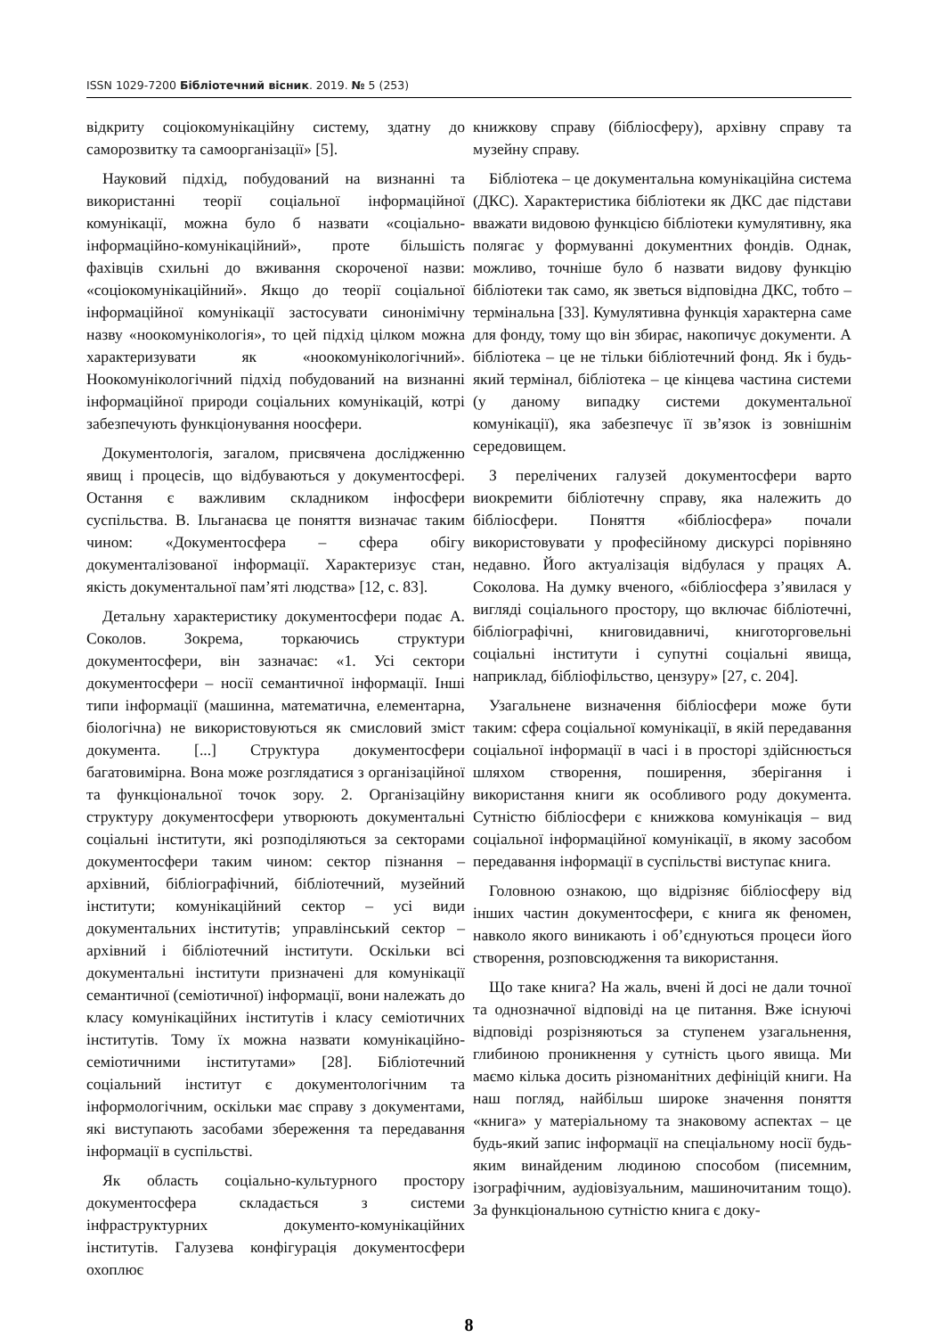ISSN 1029-7200 Бібліотечний вісник. 2019. № 5 (253)
відкриту соціокомунікаційну систему, здатну до саморозвитку та самоорганізації» [5].
Науковий підхід, побудований на визнанні та використанні теорії соціальної інформаційної комунікації, можна було б назвати «соціально-інформаційно-комунікаційний», проте більшість фахівців схильні до вживання скороченої назви: «соціокомунікаційний». Якщо до теорії соціальної інформаційної комунікації застосувати синонімічну назву «ноокомунікологія», то цей підхід цілком можна характеризувати як «ноокомунікологічний». Ноокомунікологічний підхід побудований на визнанні інформаційної природи соціальних комунікацій, котрі забезпечують функціонування ноосфери.
Документологія, загалом, присвячена дослідженню явищ і процесів, що відбуваються у документосфері. Остання є важливим складником інфосфери суспільства. В. Ільганаєва це поняття визначає таким чином: «Документосфера – сфера обігу документалізованої інформації. Характеризує стан, якість документальної пам’яті людства» [12, с. 83].
Детальну характеристику документосфери подає А. Соколов. Зокрема, торкаючись структури документосфери, він зазначає: «1. Усі сектори документосфери – носії семантичної інформації. Інші типи інформації (машинна, математична, елементарна, біологічна) не використовуються як смисловий зміст документа. [...] Структура документосфери багатовимірна. Вона може розглядатися з організаційної та функціональної точок зору. 2. Організаційну структуру документосфери утворюють документальні соціальні інститути, які розподіляються за секторами документосфери таким чином: сектор пізнання – архівний, бібліографічний, бібліотечний, музейний інститути; комунікаційний сектор – усі види документальних інститутів; управлінський сектор – архівний і бібліотечний інститути. Оскільки всі документальні інститути призначені для комунікації семантичної (семіотичної) інформації, вони належать до класу комунікаційних інститутів і класу семіотичних інститутів. Тому їх можна назвати комунікаційно-семіотичними інститутами» [28]. Бібліотечний соціальний інститут є документологічним та інформологічним, оскільки має справу з документами, які виступають засобами збереження та передавання інформації в суспільстві.
Як область соціально-культурного простору документосфера складається з системи інфраструктурних документо-комунікаційних інститутів. Галузева конфігурація документосфери охоплює
книжкову справу (бібліосферу), архівну справу та музейну справу.
Бібліотека – це документальна комунікаційна система (ДКС). Характеристика бібліотеки як ДКС дає підстави вважати видовою функцією бібліотеки кумулятивну, яка полягає у формуванні документних фондів. Однак, можливо, точніше було б назвати видову функцію бібліотеки так само, як зветься відповідна ДКС, тобто – термінальна [33]. Кумулятивна функція характерна саме для фонду, тому що він збирає, накопичує документи. А бібліотека – це не тільки бібліотечний фонд. Як і будь-який термінал, бібліотека – це кінцева частина системи (у даному випадку системи документальної комунікації), яка забезпечує її зв’язок із зовнішнім середовищем.
З перелічених галузей документосфери варто виокремити бібліотечну справу, яка належить до бібліосфери. Поняття «бібліосфера» почали використовувати у професійному дискурсі порівняно недавно. Його актуалізація відбулася у працях А. Соколова. На думку вченого, «бібліосфера з’явилася у вигляді соціального простору, що включає бібліотечні, бібліографічні, книговидавничі, книготорговельні соціальні інститути і супутні соціальні явища, наприклад, бібліофільство, цензуру» [27, с. 204].
Узагальнене визначення бібліосфери може бути таким: сфера соціальної комунікації, в якій передавання соціальної інформації в часі і в просторі здійснюється шляхом створення, поширення, зберігання і використання книги як особливого роду документа. Сутністю бібліосфери є книжкова комунікація – вид соціальної інформаційної комунікації, в якому засобом передавання інформації в суспільстві виступає книга.
Головною ознакою, що відрізняє бібліосферу від інших частин документосфери, є книга як феномен, навколо якого виникають і об’єднуються процеси його створення, розповсюдження та використання.
Що таке книга? На жаль, вчені й досі не дали точної та однозначної відповіді на це питання. Вже існуючі відповіді розрізняються за ступенем узагальнення, глибиною проникнення у сутність цього явища. Ми маємо кілька досить різноманітних дефініцій книги. На наш погляд, найбільш широке значення поняття «книга» у матеріальному та знаковому аспектах – це будь-який запис інформації на спеціальному носії будь-яким винайденим людиною способом (писемним, ізографічним, аудіовізуальним, машиночитаним тощо). За функціональною сутністю книга є доку-
8